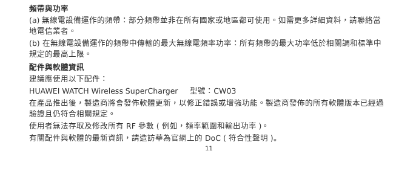頻帶與功率
(a) 無線電設備運作的頻帶：部分頻帶並非在所有國家或地區都可使用。如需更多詳細資料，請聯絡當地電信業者。
(b) 在無線電設備運作的頻帶中傳輸的最大無線電頻率功率：所有頻帶的最大功率低於相關調和標準中規定的最高上限。
配件與軟體資訊
建議應使用以下配件：
HUAWEI WATCH Wireless SuperCharger 型號：CW03
在產品推出後，製造商將會發佈軟體更新，以修正錯誤或增強功能。製造商發佈的所有軟體版本已經過驗證且仍符合相關規定。
使用者無法存取及修改所有 RF 參數 ( 例如，頻率範圍和輸出功率 )。
有關配件與軟體的最新資訊，請造訪華為官網上的 DoC ( 符合性聲明 )。
11